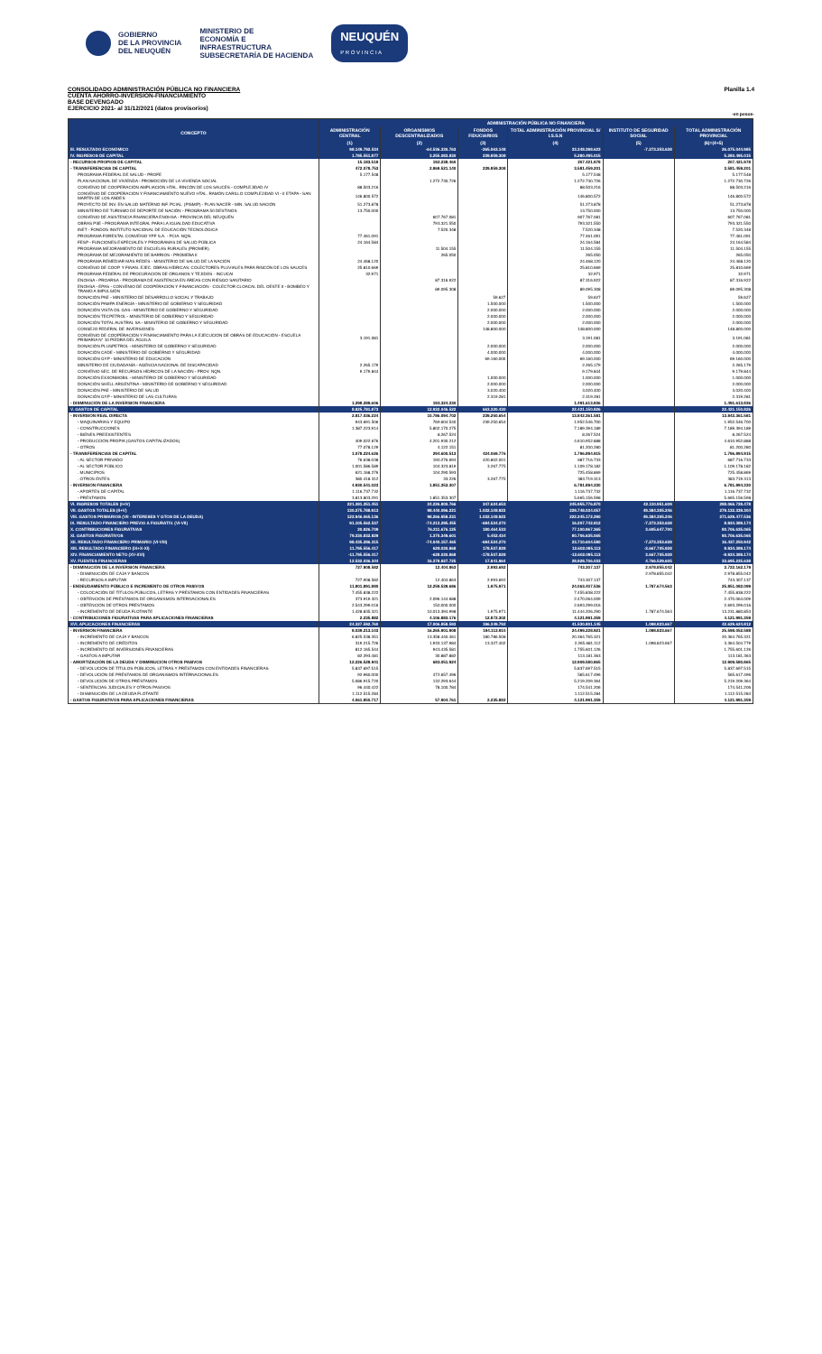GOBIERNO
DE LA PROVINCIA
DEL NEUQUÉN
MINISTERIO DE
ECONOMÍA E
INFRAESTRUCTURA
SUBSECRETARÍA DE HACIENDA
NEUQUÉN
P R O V I N C I A
CONSOLIDADO ADMINISTRACIÓN PÚBLICA NO FINANCIERA
CUENTA AHORRO-INVERSIÓN-FINANCIAMIENTO
BASE DEVENGADO
EJERCICIO 2021- al 31/12/2021 (datos provisorios)
Planilla 1.4
-en pesos-
| CONCEPTO | ADMINISTRACIÓN PÚBLICA NO FINANCIERA | | | | | |
| --- | --- | --- | --- | --- | --- | --- |
| | ADMINISTRACIÓN CENTRAL | ORGANISMOS DESCENTRALIZADOS | FONDOS FIDUCIARIOS | TOTAL ADMINISTRACIÓN PROVINCIAL S/ I.S.S.N | INSTITUTO DE SEGURIDAD SOCIAL | TOTAL ADMINISTRACIÓN PROVINCIAL |
| | (1) | (2) | (3) | (4) | (5) | (6)=(4+5) |
| III. RESULTADO ECONÓMICO | 98.149.792.534 | -64.536.330.763 | -265.063.148 | 33.348.398.623 | -7.273.353.638 | 26.075.044.985 |
| IV. INGRESOS DE CAPITAL | 1.785.551.877 | 3.255.083.830 | 239.859.308 | 5.280.495.015 | | 5.280.495.015 |
| - RECURSOS PROPIOS DE CAPITAL | 15.183.518 | 192.238.460 | | 207.421.978 | | 207.421.978 |
| - TRANSFERENCIAS DE CAPITAL | 472.078.753 | 2.869.521.140 | 239.859.308 | 3.581.459.201 | | 3.581.459.201 |
| PROGRAMA FEDERAL DE SALUD - PROFE | 5.177.548 | | | 5.177.548 | | 5.177.548 |
| PLAN NACIONAL DE VIVIENDA - PROMOCIÓN DE LA VIVIENDA SOCIAL | | 1.272.730.726 | | 1.272.730.726 | | 1.272.730.726 |
| CONVENIO DE COOPERACIÓN AMPLIACIÓN HTAL. RINCÓN DE LOS SAUCES - COMPLEJIDAD IV | 88.503.216 | | | 88.503.216 | | 88.503.216 |
| CONVENIO DE COOPERACIÓN Y FINANCIAMIENTO NUEVO HTAL. RAMÓN CARILLO COMPLEJIDAD VI - II ETAPA - SAN MARTÍN DE LOS ANDES | 146.800.572 | | | 146.800.572 | | 146.800.572 |
| PROYECTO DE INV. EN SALUD MATERNO INF. PCIAL. (PISMIP) - PLAN NACER - MIN. SALUD NACIÓN | 51.273.878 | | | 51.273.878 | | 51.273.878 |
| MINISTERIO DE TURISMO DE DEPORTE DE NACIÓN - PROGRAMA 50 DESTINOS | 13.750.000 | | | 13.750.000 | | 13.750.000 |
| CONVENIO DE ASISTENCIA FINANCIERA ENOHSA - PROVINCIA DEL NEUQUÉN | | 607.767.081 | | 607.767.081 | | 607.767.081 |
| OBRAS PIIE - PROGRAMA INTEGRAL PARA LA IGUALDAD EDUCATIVA | | 793.321.550 | | 793.321.550 | | 793.321.550 |
| INET - FONDOS INSTITUTO NACIONAL DE EDUCACIÓN TECNOLÓGICA | | 7.520.348 | | 7.520.348 | | 7.520.348 |
| PROGRAMA FORESTAL CONVENIO YPF S.A. - PCIA. NQN. | 77.461.091 | | | 77.461.091 | | 77.461.091 |
| FESP - FUNCIONES ESPECIALES Y PROGRAMAS DE SALUD PÚBLICA | 24.164.584 | | | 24.164.584 | | 24.164.584 |
| PROGRAMA MEJORAMIENTO DE ESCUELAS RURALES (PROMER) | | 11.504.155 | | 11.504.155 | | 11.504.155 |
| PROGRAMA DE MEJORAMIENTO DE BARRIOS - PROMEBA II | | 265.050 | | 265.050 | | 265.050 |
| PROGRAMA REMEDIAR MÁS REDES - MINISTERIO DE SALUD DE LA NACIÓN | 24.468.120 | | | 24.468.120 | | 24.468.120 |
| CONVENIO DE COOP. Y FINAN. EJEC. OBRAS HÍDRICAS: COLECTORES PLUVIALES PARA RINCÓN DE LOS SAUCES | 25.810.669 | | | 25.810.669 | | 25.810.669 |
| PROGRAMA FEDERAL DE PROCURACIÓN DE ÓRGANOS Y TEJIDOS - INCUCAI | 32.971 | | | 32.971 | | 32.971 |
| ENOHSA - PROARSA - PROGRAMA DE ASISTENCIA EN ÁREAS CON RIESGO SANITARIO | | 87.316.922 | | 87.316.922 | | 87.316.922 |
| ENOHSA - EPAS - CONVENIO DE COOPERACIÓN Y FINANCIACIÓN - COLECTOR CLOACAL DEL OESTE II - BOMBEO Y TRAMO A IMPULSIÓN | | 89.095.308 | | 89.095.308 | | 89.095.308 |
| DONACIÓN PAE - MINISTERIO DE DESARROLLO SOCIAL Y TRABAJO | | | 59.627 | 59.627 | | 59.627 |
| DONACIÓN PAMPA ENERGÍA - MINISTERIO DE GOBIERNO Y SEGURIDAD | | | 1.500.000 | 1.500.000 | | 1.500.000 |
| DONACIÓN VISTA OIL GAS - MINISTERIO DE GOBIERNO Y SEGURIDAD | | | 2.000.000 | 2.000.000 | | 2.000.000 |
| DONACIÓN TECPETROL - MINISTERIO DE GOBIERNO Y SEGURIDAD | | | 2.000.000 | 2.000.000 | | 2.000.000 |
| DONACIÓN TOTAL AUSTRAL SA - MINISTERIO DE GOBIERNO Y SEGURIDAD | | | 2.000.000 | 2.000.000 | | 2.000.000 |
| CONSEJO FEDERAL DE INVERSIONES | | | 148.800.000 | 148.800.000 | | 148.800.000 |
| CONVENIO DE COOPERACIÓN Y FINANCIAMIENTO PARA LA EJECUCIÓN DE OBRAS DE EDUCACIÓN - ESCUELA PRIMARIA N° 10 PIEDRA DEL ÁGUILA | 3.191.081 | | | 3.191.081 | | 3.191.081 |
| DONACIÓN PLUSPETROL - MINISTERIO DE GOBIERNO Y SEGURIDAD | | | 2.000.000 | 2.000.000 | | 2.000.000 |
| DONACIÓN CADE - MINISTERIO DE GOBIERNO Y SEGURIDAD | | | 4.000.000 | 4.000.000 | | 4.000.000 |
| DONACIÓN GYP - MINISTERIO DE EDUCACIÓN | | | 69.160.000 | 69.160.000 | | 69.160.000 |
| MINISTERIO DE CIUDADANÍA - AGENCIA NACIONAL DE DISCAPACIDAD | 2.265.179 | | | 2.265.179 | | 2.265.179 |
| CONVENIO SEC. DE RECURSOS HÍDRICOS DE LA NACIÓN - PROV. NQN. | 9.179.844 | | | 9.179.844 | | 9.179.844 |
| DONACIÓN EXXONMOBIL - MINISTERIO DE GOBIERNO Y SEGURIDAD | | | 1.000.000 | 1.000.000 | | 1.000.000 |
| DONACIÓN SHELL ARGENTINA - MINISTERIO DE GOBIERNO Y SEGURIDAD | | | 2.000.000 | 2.000.000 | | 2.000.000 |
| DONACIÓN PAE - MINISTERIO DE SALUD | | | 3.020.400 | 3.020.400 | | 3.020.400 |
| DONACIÓN GYP - MINISTERIO DE LAS CULTURAS | | | 2.319.281 | 2.319.281 | | 2.319.281 |
| - DISMINUCIÓN DE LA INVERSIÓN FINANCIERA | 1.298.289.606 | 193.324.230 | | 1.491.613.836 | | 1.491.613.836 |
| V. GASTOS DE CAPITAL | 8.825.781.873 | 12.932.046.522 | 663.320.430 | 22.421.150.826 | | 22.421.150.826 |
| - INVERSIÓN REAL DIRECTA | 2.817.036.224 | 10.786.094.702 | 239.250.654 | 13.842.361.581 | | 13.842.361.581 |
| - MAQUINARIAS Y EQUIPO | 943.691.506 | 769.604.540 | 239.250.654 | 1.952.546.700 | | 1.952.546.700 |
| - CONSTRUCCIONES | 1.387.223.914 | 5.802.170.275 | | 7.189.394.189 | | 7.189.394.189 |
| - BIENES PREEXISTENTES | | 8.267.524 | | 8.267.524 | | 8.267.524 |
| - PRODUCCIÓN PROPIA (GASTOS CAPITALIZADOS) | 409.022.676 | 4.201.930.212 | | 4.610.952.888 | | 4.610.952.888 |
| - OTROS | 77.078.129 | 4.122.151 | | 81.200.280 | | 81.200.280 |
| - TRANSFERENCIAS DE CAPITAL | 1.078.224.626 | 294.600.513 | 424.069.776 | 1.796.894.915 | | 1.796.894.915 |
| - AL SECTOR PRIVADO | 76.638.038 | 190.276.694 | 420.802.001 | 687.716.733 | | 687.716.733 |
| - AL SECTOR PÚBLICO | 1.001.586.589 | 104.323.819 | 3.267.775 | 1.109.178.182 | | 1.109.178.182 |
| . MUNICIPIOS | 621.168.276 | 104.290.593 | | 725.458.869 | | 725.458.869 |
| . OTROS ENTES | 380.418.312 | 33.226 | 3.267.775 | 383.719.313 | | 383.719.313 |
| - INVERSIÓN FINANCIERA | 4.930.541.023 | 1.851.353.307 | | 6.781.894.330 | | 6.781.894.330 |
| - APORTES DE CAPITAL | 1.116.737.732 | | | 1.116.737.732 | | 1.116.737.732 |
| - PRÉSTAMOS | 3.813.803.291 | 1.851.353.307 | | 5.665.156.598 | | 5.665.156.598 |
| VI. INGRESOS TOTALES (I+IV) | 221.381.351.451 | 24.226.800.766 | 347.624.653 | 245.955.776.870 | 42.110.951.609 | 288.066.728.478 |
| VII. GASTOS TOTALES (II+V) | 130.275.788.913 | 98.440.096.221 | 1.032.148.923 | 229.748.034.057 | 49.384.305.246 | 279.132.339.304 |
| VIII. GASTOS PRIMARIOS (VII - INTERESES Y GTOS DE LA DEUDA) | 122.946.065.136 | 98.266.958.231 | 1.032.148.923 | 222.245.172.290 | 49.384.305.246 | 271.629.477.536 |
| IX. RESULTADO FINANCIERO PREVIO A FIGURATIV. (VI-VII) | 91.105.562.537 | -74.213.295.455 | -684.524.270 | 16.207.742.812 | -7.273.353.638 | 8.934.389.174 |
| X. CONTRIBUCIONES FIGURATIVAS | 20.826.709 | 76.211.676.125 | 180.464.533 | 77.100.967.365 | 3.605.647.700 | 80.706.635.065 |
| XI. GASTOS FIGURATIVOS | 79.330.832.829 | 1.370.349.601 | 5.452.434 | 80.706.635.065 | | 80.706.635.065 |
| XII. RESULTADO FINANCIERO PRIMARIO (VI-VIII) | 98.435.286.315 | -74.040.157.465 | -684.524.270 | 23.710.604.580 | -7.273.353.638 | 16.437.250.942 |
| XIII. RESULTADO FINANCIERO (IX+X-XI) | 11.795.556.417 | 628.030.868 | 178.507.828 | 12.602.095.113 | -3.667.705.938 | 8.934.389.174 |
| XIV. FINANCIAMIENTO NETO (XV-XVI) | -11.795.556.417 | -628.030.868 | -178.507.828 | -12.602.095.113 | 3.667.705.938 | -8.934.389.174 |
| XV. FUENTES FINANCIERAS | 12.532.036.344 | 16.378.827.725 | 17.841.964 | 28.928.706.033 | 4.766.529.605 | 33.695.235.638 |
| - DISMINUCIÓN DE LA INVERSIÓN FINANCIERA | 727.908.582 | 12.404.863 | 2.993.692 | 743.307.137 | 2.978.855.042 | 3.722.162.179 |
| - DISMINUCIÓN DE CAJA Y BANCOS | | | | | 2.978.855.042 | 2.978.855.042 |
| - RECURSOS A IMPUTAR | 727.908.582 | 12.404.863 | 2.993.692 | 743.307.137 | | 743.307.137 |
| - ENDEUDAMIENTO PÚBLICO E INCREMENTO DE OTROS PASIVOS | 11.801.891.880 | 12.259.539.686 | 1.975.971 | 24.063.407.536 | 1.787.674.563 | 25.851.082.099 |
| - COLOCACIÓN DE TÍTULOS PÚBLICOS, LETRAS Y PRÉSTAMOS CON ENTIDADES FINANCIERAS | 7.455.838.222 | | | 7.455.838.222 | | 7.455.838.222 |
| - OBTENCIÓN DE PRÉSTAMOS DE ORGANISMOS INTERNACIONALES | 373.919.321 | 2.096.144.688 | | 2.470.064.009 | | 2.470.064.009 |
| - OBTENCIÓN DE OTROS PRÉSTAMOS | 2.543.299.016 | 150.000.000 | | 2.693.299.016 | | 2.693.299.016 |
| - INCREMENTO DE DEUDA FLOTANTE | 1.428.835.321 | 10.013.394.998 | 1.975.971 | 11.444.206.290 | 1.787.674.563 | 13.231.880.853 |
| - CONTRIBUCIONES FIGURATIVAS PARA APLICACIONES FINANCIERAS | 2.235.882 | 4.106.883.176 | 12.872.302 | 4.121.991.359 | | 4.121.991.359 |
| XVI. APLICACIONES FINANCIERAS | 24.327.592.760 | 17.006.858.593 | 196.349.792 | 41.530.801.145 | 1.098.823.667 | 42.629.624.812 |
| - INVERSIÓN FINANCIERA | 8.039.213.103 | 16.265.901.908 | 194.113.910 | 24.499.228.921 | 1.098.823.667 | 25.598.052.588 |
| - INCREMENTO DE CAJA Y BANCOS | 6.825.538.351 | 13.358.440.461 | 180.786.508 | 20.364.765.321 | | 20.364.765.321 |
| - INCREMENTO DE CRÉDITOS | 319.215.726 | 1.933.137.984 | 13.327.402 | 2.265.681.112 | 1.098.823.667 | 3.364.504.779 |
| - INCREMENTO DE INVERSIONES FINANCIERAS | 812.165.544 | 943.435.581 | | 1.755.601.126 | | 1.755.601.126 |
| - GASTOS A IMPUTAR | 82.293.481 | 30.887.882 | | 113.181.363 | | 113.181.363 |
| - AMORTIZACIÓN DE LA DEUDA Y DISMINUCIÓN OTROS PASIVOS | 12.226.528.941 | 683.051.924 | | 12.909.580.865 | | 12.909.580.865 |
| - DEVOLUCIÓN DE TÍTULOS PÚBLICOS, LETRAS Y PRÉSTAMOS CON ENTIDADES FINANCIERAS | 5.837.697.515 | | | 5.837.697.515 | | 5.837.697.515 |
| - DEVOLUCIÓN DE PRÉSTAMOS DE ORGANISMOS INTERNACIONALES | 92.960.000 | 472.657.496 | | 565.617.496 | | 565.617.496 |
| - DEVOLUCIÓN DE OTROS PRÉSTAMOS | 5.086.915.720 | 132.293.644 | | 5.219.209.364 | | 5.219.209.364 |
| - SENTENCIAS JUDICIALES Y OTROS PASIVOS | 96.440.422 | 78.100.784 | | 174.541.206 | | 174.541.206 |
| - DISMINUCIÓN DE LA DEUDA FLOTANTE | 1.112.515.284 | | | 1.112.515.284 | | 1.112.515.284 |
| - GASTOS FIGURATIVOS PARA APLICACIONES FINANCIERAS | 4.061.850.717 | 57.904.761 | 2.235.882 | 4.121.991.359 | | 4.121.991.359 |